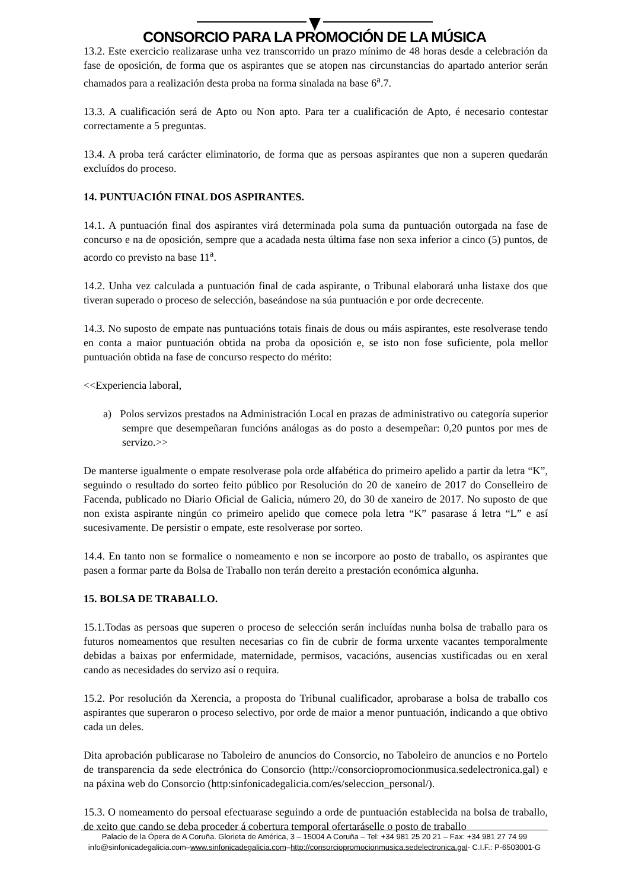CONSORCIO PARA LA PROMOCIÓN DE LA MÚSICA
13.2. Este exercicio realizarase unha vez transcorrido un prazo mínimo de 48 horas desde a celebración da fase de oposición, de forma que os aspirantes que se atopen nas circunstancias do apartado anterior serán chamados para a realización desta proba na forma sinalada na base 6<sup>a</sup>.7.
13.3. A cualificación será de Apto ou Non apto. Para ter a cualificación de Apto, é necesario contestar correctamente a 5 preguntas.
13.4. A proba terá carácter eliminatorio, de forma que as persoas aspirantes que non a superen quedarán excluídos do proceso.
14. PUNTUACIÓN FINAL DOS ASPIRANTES.
14.1. A puntuación final dos aspirantes virá determinada pola suma da puntuación outorgada na fase de concurso e na de oposición, sempre que a acadada nesta última fase non sexa inferior a cinco (5) puntos, de acordo co previsto na base 11<sup>a</sup>.
14.2. Unha vez calculada a puntuación final de cada aspirante, o Tribunal elaborará unha listaxe dos que tiveran superado o proceso de selección, baseándose na súa puntuación e por orde decrecente.
14.3. No suposto de empate nas puntuacións totais finais de dous ou máis aspirantes, este resolverase tendo en conta a maior puntuación obtida na proba da oposición e, se isto non fose suficiente, pola mellor puntuación obtida na fase de concurso respecto do mérito:
<<Experiencia laboral,
a) Polos servizos prestados na Administración Local en prazas de administrativo ou categoría superior sempre que desempeñaran funcións análogas as do posto a desempeñar: 0,20 puntos por mes de servizo.>>
De manterse igualmente o empate resolverase pola orde alfabética do primeiro apelido a partir da letra “K”, seguindo o resultado do sorteo feito público por Resolución do 20 de xaneiro de 2017 do Conselleiro de Facenda, publicado no Diario Oficial de Galicia, número 20, do 30 de xaneiro de 2017. No suposto de que non exista aspirante ningún co primeiro apelido que comece pola letra “K” pasarase á letra “L” e así sucesivamente. De persistir o empate, este resolverase por sorteo.
14.4. En tanto non se formalice o nomeamento e non se incorpore ao posto de traballo, os aspirantes que pasen a formar parte da Bolsa de Traballo non terán dereito a prestación económica algunha.
15. BOLSA DE TRABALLO.
15.1.Todas as persoas que superen o proceso de selección serán incluídas nunha bolsa de traballo para os futuros nomeamentos que resulten necesarias co fin de cubrir de forma urxente vacantes temporalmente debidas a baixas por enfermidade, maternidade, permisos, vacacións, ausencias xustificadas ou en xeral cando as necesidades do servizo así o requira.
15.2. Por resolución da Xerencia, a proposta do Tribunal cualificador, aprobarase a bolsa de traballo cos aspirantes que superaron o proceso selectivo, por orde de maior a menor puntuación, indicando a que obtivo cada un deles.
Dita aprobación publicarase no Taboleiro de anuncios do Consorcio, no Taboleiro de anuncios e no Portelo de transparencia da sede electrónica do Consorcio (http://consorciopromocionmusica.sedelectronica.gal) e na páxina web do Consorcio (http:sinfonicadegalicia.com/es/seleccion_personal/).
15.3. O nomeamento do persoal efectuarase seguindo a orde de puntuación establecida na bolsa de traballo, de xeito que cando se deba proceder á cobertura temporal ofertaráselle o posto de traballo
Palacio de la Ópera de A Coruña. Glorieta de América, 3 – 15004 A Coruña – Tel: +34 981 25 20 21 – Fax: +34 981 27 74 99
info@sinfonicadegalicia.com–www.sinfonicadegalicia.com–http://consorciopromocionmusica.sedelectronica.gal- C.I.F.: P-6503001-G